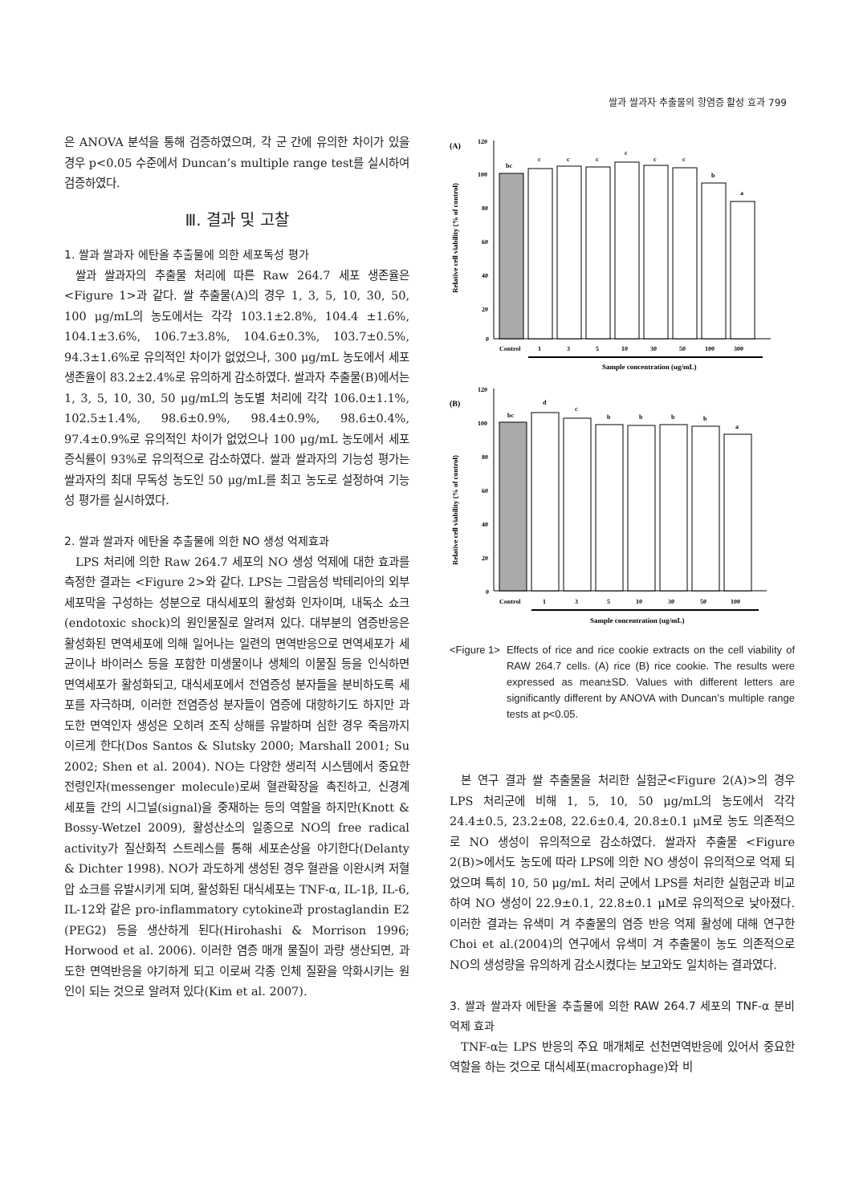쌀과 쌀과자 추출물의 항염증 활성 효과 799
은 ANOVA 분석을 통해 검증하였으며, 각 군 간에 유의한 차이가 있을 경우 p<0.05 수준에서 Duncan’s multiple range test를 실시하여 검증하였다.
Ⅲ. 결과 및 고찰
1. 쌀과 쌀과자 에탄올 추출물에 의한 세포독성 평가
쌀과 쌀과자의 추출물 처리에 따른 Raw 264.7 세포 생존율은 <Figure 1>과 같다. 쌀 추출물(A)의 경우 1, 3, 5, 10, 30, 50, 100 μg/mL의 농도에서는 각각 103.1±2.8%, 104.4 ±1.6%, 104.1±3.6%, 106.7±3.8%, 104.6±0.3%, 103.7±0.5%, 94.3±1.6%로 유의적인 차이가 없었으나, 300 μg/mL 농도에서 세포 생존율이 83.2±2.4%로 유의하게 감소하였다. 쌀과자 추출물(B)에서는 1, 3, 5, 10, 30, 50 μg/mL의 농도별 처리에 각각 106.0±1.1%, 102.5±1.4%, 98.6±0.9%, 98.4±0.9%, 98.6±0.4%, 97.4±0.9%로 유의적인 차이가 없었으나 100 μg/mL 농도에서 세포증식률이 93%로 유의적으로 감소하였다. 쌀과 쌀과자의 기능성 평가는 쌀과자의 최대 무독성 농도인 50 μg/mL를 최고 농도로 설정하여 기능성 평가를 실시하였다.
2. 쌀과 쌀과자 에탄올 추출물에 의한 NO 생성 억제효과
LPS 처리에 의한 Raw 264.7 세포의 NO 생성 억제에 대한 효과를 측정한 결과는 <Figure 2>와 같다. LPS는 그람음성 박테리아의 외부 세포막을 구성하는 성분으로 대식세포의 활성화 인자이며, 내독소 쇼크(endotoxic shock)의 원인물질로 알려져 있다. 대부분의 염증반응은 활성화된 면역세포에 의해 일어나는 일련의 면역반응으로 면역세포가 세균이나 바이러스 등을 포함한 미생물이나 생체의 이물질 등을 인식하면 면역세포가 활성화되고, 대식세포에서 전염증성 분자들을 분비하도록 세포를 자극하며, 이러한 전염증성 분자들이 염증에 대항하기도 하지만 과도한 면역인자 생성은 오히려 조직 상해를 유발하며 심한 경우 죽음까지 이르게 한다(Dos Santos & Slutsky 2000; Marshall 2001; Su 2002; Shen et al. 2004). NO는 다양한 생리적 시스템에서 중요한 전령인자(messenger molecule)로써 혈관확장을 촉진하고, 신경계 세포들 간의 시그널(signal)을 중재하는 등의 역할을 하지만(Knott & Bossy-Wetzel 2009), 활성산소의 일종으로 NO의 free radical activity가 질산화적 스트레스를 통해 세포손상을 야기한다(Delanty & Dichter 1998). NO가 과도하게 생성된 경우 혈관을 이완시켜 저혈압 쇼크를 유발시키게 되며, 활성화된 대식세포는 TNF-α, IL-1β, IL-6, IL-12와 같은 pro-inflammatory cytokine과 prostaglandin E2 (PEG2) 등을 생산하게 된다(Hirohashi & Morrison 1996; Horwood et al. 2006). 이러한 염증 매개 물질이 과량 생산되면, 과도한 면역반응을 야기하게 되고 이로써 각종 인체 질환을 악화시키는 원인이 되는 것으로 알려져 있다(Kim et al. 2007).
(A)
Relative cell viability (% of control)
120
100
80
60
40
20
0
bc
c
c
c
c
c
c
b
a
Control
1
3
5
10
30
50
100
300
Sample concentration (ug/mL)
(B)
Relative cell viability (% of control)
120
100
80
60
40
20
0
bc
d
c
b
b
b
b
a
Control
1
3
5
10
30
50
100
Sample concentration (ug/mL)
<Figure 1> Effects of rice and rice cookie extracts on the cell viability of RAW 264.7 cells. (A) rice (B) rice cookie. The results were expressed as mean±SD. Values with different letters are significantly different by ANOVA with Duncan’s multiple range tests at p<0.05.
본 연구 결과 쌀 추출물을 처리한 실험군<Figure 2(A)>의 경우 LPS 처리군에 비해 1, 5, 10, 50 μg/mL의 농도에서 각각 24.4±0.5, 23.2±08, 22.6±0.4, 20.8±0.1 μM로 농도 의존적으로 NO 생성이 유의적으로 감소하였다. 쌀과자 추출물 <Figure 2(B)>에서도 농도에 따라 LPS에 의한 NO 생성이 유의적으로 억제 되었으며 특히 10, 50 μg/mL 처리 군에서 LPS를 처리한 실험군과 비교하여 NO 생성이 22.9±0.1, 22.8±0.1 μM로 유의적으로 낮아졌다. 이러한 결과는 유색미 겨 추출물의 염증 반응 억제 활성에 대해 연구한 Choi et al.(2004)의 연구에서 유색미 겨 추출물이 농도 의존적으로 NO의 생성량을 유의하게 감소시켰다는 보고와도 일치하는 결과였다.
3. 쌀과 쌀과자 에탄올 추출물에 의한 RAW 264.7 세포의 TNF-α 분비 억제 효과
TNF-α는 LPS 반응의 주요 매개체로 선천면역반응에 있어서 중요한 역할을 하는 것으로 대식세포(macrophage)와 비